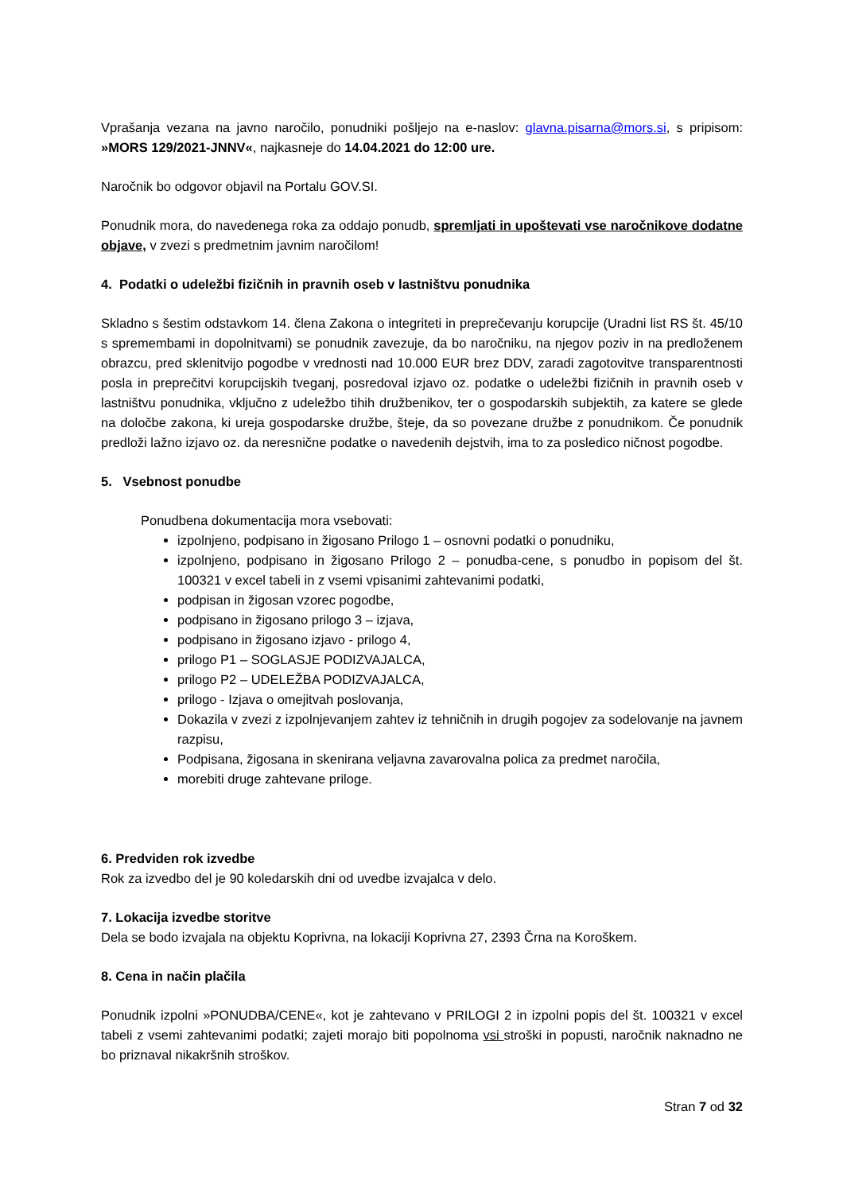Vprašanja vezana na javno naročilo, ponudniki pošljejo na e-naslov: glavna.pisarna@mors.si, s pripisom: »MORS 129/2021-JNNV«, najkasneje do 14.04.2021 do 12:00 ure.
Naročnik bo odgovor objavil na Portalu GOV.SI.
Ponudnik mora, do navedenega roka za oddajo ponudb, spremljati in upoštevati vse naročnikove dodatne objave, v zvezi s predmetnim javnim naročilom!
4. Podatki o udeležbi fizičnih in pravnih oseb v lastništvu ponudnika
Skladno s šestim odstavkom 14. člena Zakona o integriteti in preprečevanju korupcije (Uradni list RS št. 45/10 s spremembami in dopolnitvami) se ponudnik zavezuje, da bo naročniku, na njegov poziv in na predloženem obrazcu, pred sklenitvijo pogodbe v vrednosti nad 10.000 EUR brez DDV, zaradi zagotovitve transparentnosti posla in preprečitvi korupcijskih tveganj, posredoval izjavo oz. podatke o udeležbi fizičnih in pravnih oseb v lastništvu ponudnika, vključno z udeležbo tihih družbenikov, ter o gospodarskih subjektih, za katere se glede na določbe zakona, ki ureja gospodarske družbe, šteje, da so povezane družbe z ponudnikom. Če ponudnik predloži lažno izjavo oz. da neresnične podatke o navedenih dejstvih, ima to za posledico ničnost pogodbe.
5. Vsebnost ponudbe
Ponudbena dokumentacija mora vsebovati:
izpolnjeno, podpisano in žigosano Prilogo 1 – osnovni podatki o ponudniku,
izpolnjeno, podpisano in žigosano Prilogo 2 – ponudba-cene, s ponudbo in popisom del št. 100321 v excel tabeli in z vsemi vpisanimi zahtevanimi podatki,
podpisan in žigosan vzorec pogodbe,
podpisano in žigosano prilogo 3 – izjava,
podpisano in žigosano izjavo - prilogo 4,
prilogo P1 – SOGLASJE PODIZVAJALCA,
prilogo P2 – UDELEŽBA PODIZVAJALCA,
prilogo - Izjava o omejitvah poslovanja,
Dokazila v zvezi z izpolnjevanjem zahtev iz tehničnih in drugih pogojev za sodelovanje na javnem razpisu,
Podpisana, žigosana in skenirana veljavna zavarovalna polica za predmet naročila,
morebiti druge zahtevane priloge.
6. Predviden rok izvedbe
Rok za izvedbo del je 90 koledarskih dni od uvedbe izvajalca v delo.
7. Lokacija izvedbe storitve
Dela se bodo izvajala na objektu Koprivna, na lokaciji Koprivna 27, 2393 Črna na Koroškem.
8. Cena in način plačila
Ponudnik izpolni »PONUDBA/CENE«, kot je zahtevano v PRILOGI 2 in izpolni popis del št. 100321 v excel tabeli z vsemi zahtevanimi podatki; zajeti morajo biti popolnoma vsi stroški in popusti, naročnik naknadno ne bo priznaval nikakršnih stroškov.
Stran 7 od 32